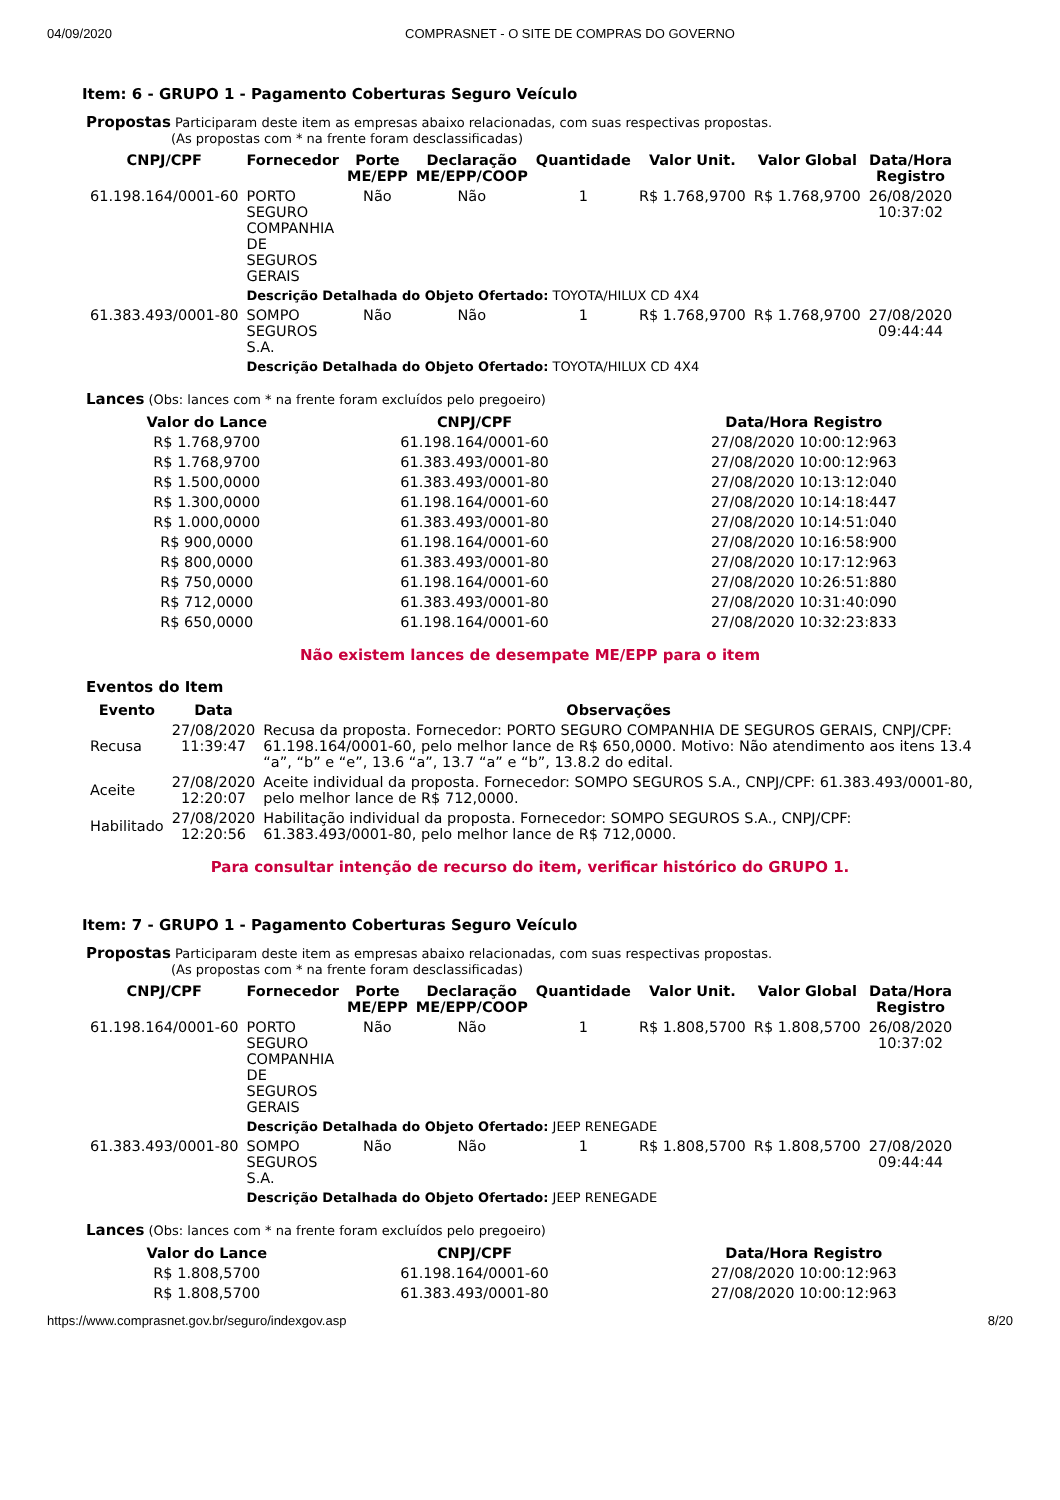04/09/2020 COMPRASNET - O SITE DE COMPRAS DO GOVERNO
Item: 6 - GRUPO 1 - Pagamento Coberturas Seguro Veículo
Propostas Participaram deste item as empresas abaixo relacionadas, com suas respectivas propostas.
(As propostas com * na frente foram desclassificadas)
| CNPJ/CPF | Fornecedor | Porte ME/EPP | Declaração ME/EPP/COOP | Quantidade | Valor Unit. | Valor Global | Data/Hora Registro |
| --- | --- | --- | --- | --- | --- | --- | --- |
| 61.198.164/0001-60 | PORTO SEGURO COMPANHIA DE SEGUROS GERAIS | Não | Não | 1 | R$ 1.768,9700 | R$ 1.768,9700 | 26/08/2020 10:37:02 |
| | Descrição Detalhada do Objeto Ofertado: TOYOTA/HILUX CD 4X4 | | | | | | |
| 61.383.493/0001-80 | SOMPO SEGUROS S.A. | Não | Não | 1 | R$ 1.768,9700 | R$ 1.768,9700 | 27/08/2020 09:44:44 |
| | Descrição Detalhada do Objeto Ofertado: TOYOTA/HILUX CD 4X4 | | | | | | |
Lances (Obs: lances com * na frente foram excluídos pelo pregoeiro)
| Valor do Lance | CNPJ/CPF | Data/Hora Registro |
| --- | --- | --- |
| R$ 1.768,9700 | 61.198.164/0001-60 | 27/08/2020 10:00:12:963 |
| R$ 1.768,9700 | 61.383.493/0001-80 | 27/08/2020 10:00:12:963 |
| R$ 1.500,0000 | 61.383.493/0001-80 | 27/08/2020 10:13:12:040 |
| R$ 1.300,0000 | 61.198.164/0001-60 | 27/08/2020 10:14:18:447 |
| R$ 1.000,0000 | 61.383.493/0001-80 | 27/08/2020 10:14:51:040 |
| R$ 900,0000 | 61.198.164/0001-60 | 27/08/2020 10:16:58:900 |
| R$ 800,0000 | 61.383.493/0001-80 | 27/08/2020 10:17:12:963 |
| R$ 750,0000 | 61.198.164/0001-60 | 27/08/2020 10:26:51:880 |
| R$ 712,0000 | 61.383.493/0001-80 | 27/08/2020 10:31:40:090 |
| R$ 650,0000 | 61.198.164/0001-60 | 27/08/2020 10:32:23:833 |
Não existem lances de desempate ME/EPP para o item
Eventos do Item
| Evento | Data | Observações |
| --- | --- | --- |
| Recusa | 27/08/2020 11:39:47 | Recusa da proposta. Fornecedor: PORTO SEGURO COMPANHIA DE SEGUROS GERAIS, CNPJ/CPF: 61.198.164/0001-60, pelo melhor lance de R$ 650,0000. Motivo: Não atendimento aos itens 13.4 “a”, “b” e “e”, 13.6 “a”, 13.7 “a” e “b”, 13.8.2 do edital. |
| Aceite | 27/08/2020 12:20:07 | Aceite individual da proposta. Fornecedor: SOMPO SEGUROS S.A., CNPJ/CPF: 61.383.493/0001-80, pelo melhor lance de R$ 712,0000. |
| Habilitado | 27/08/2020 12:20:56 | Habilitação individual da proposta. Fornecedor: SOMPO SEGUROS S.A., CNPJ/CPF: 61.383.493/0001-80, pelo melhor lance de R$ 712,0000. |
Para consultar intenção de recurso do item, verificar histórico do GRUPO 1.
Item: 7 - GRUPO 1 - Pagamento Coberturas Seguro Veículo
Propostas Participaram deste item as empresas abaixo relacionadas, com suas respectivas propostas.
(As propostas com * na frente foram desclassificadas)
| CNPJ/CPF | Fornecedor | Porte ME/EPP | Declaração ME/EPP/COOP | Quantidade | Valor Unit. | Valor Global | Data/Hora Registro |
| --- | --- | --- | --- | --- | --- | --- | --- |
| 61.198.164/0001-60 | PORTO SEGURO COMPANHIA DE SEGUROS GERAIS | Não | Não | 1 | R$ 1.808,5700 | R$ 1.808,5700 | 26/08/2020 10:37:02 |
| | Descrição Detalhada do Objeto Ofertado: JEEP RENEGADE | | | | | | |
| 61.383.493/0001-80 | SOMPO SEGUROS S.A. | Não | Não | 1 | R$ 1.808,5700 | R$ 1.808,5700 | 27/08/2020 09:44:44 |
| | Descrição Detalhada do Objeto Ofertado: JEEP RENEGADE | | | | | | |
Lances (Obs: lances com * na frente foram excluídos pelo pregoeiro)
| Valor do Lance | CNPJ/CPF | Data/Hora Registro |
| --- | --- | --- |
| R$ 1.808,5700 | 61.198.164/0001-60 | 27/08/2020 10:00:12:963 |
| R$ 1.808,5700 | 61.383.493/0001-80 | 27/08/2020 10:00:12:963 |
https://www.comprasnet.gov.br/seguro/indexgov.asp 8/20